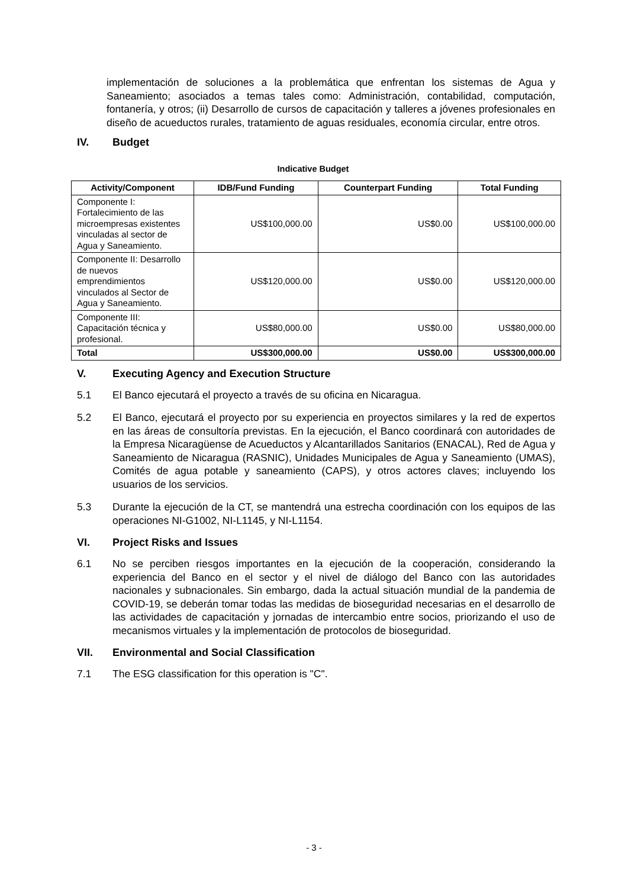implementación de soluciones a la problemática que enfrentan los sistemas de Agua y Saneamiento; asociados a temas tales como: Administración, contabilidad, computación, fontanería, y otros; (ii) Desarrollo de cursos de capacitación y talleres a jóvenes profesionales en diseño de acueductos rurales, tratamiento de aguas residuales, economía circular, entre otros.
IV. Budget
Indicative Budget
| Activity/Component | IDB/Fund Funding | Counterpart Funding | Total Funding |
| --- | --- | --- | --- |
| Componente I: Fortalecimiento de las microempresas existentes vinculadas al sector de Agua y Saneamiento. | US$100,000.00 | US$0.00 | US$100,000.00 |
| Componente II: Desarrollo de nuevos emprendimientos vinculados al Sector de Agua y Saneamiento. | US$120,000.00 | US$0.00 | US$120,000.00 |
| Componente III: Capacitación técnica y profesional. | US$80,000.00 | US$0.00 | US$80,000.00 |
| Total | US$300,000.00 | US$0.00 | US$300,000.00 |
V. Executing Agency and Execution Structure
5.1 El Banco ejecutará el proyecto a través de su oficina en Nicaragua.
5.2 El Banco, ejecutará el proyecto por su experiencia en proyectos similares y la red de expertos en las áreas de consultoría previstas. En la ejecución, el Banco coordinará con autoridades de la Empresa Nicaragüense de Acueductos y Alcantarillados Sanitarios (ENACAL), Red de Agua y Saneamiento de Nicaragua (RASNIC), Unidades Municipales de Agua y Saneamiento (UMAS), Comités de agua potable y saneamiento (CAPS), y otros actores claves; incluyendo los usuarios de los servicios.
5.3 Durante la ejecución de la CT, se mantendrá una estrecha coordinación con los equipos de las operaciones NI-G1002, NI-L1145, y NI-L1154.
VI. Project Risks and Issues
6.1 No se perciben riesgos importantes en la ejecución de la cooperación, considerando la experiencia del Banco en el sector y el nivel de diálogo del Banco con las autoridades nacionales y subnacionales. Sin embargo, dada la actual situación mundial de la pandemia de COVID-19, se deberán tomar todas las medidas de bioseguridad necesarias en el desarrollo de las actividades de capacitación y jornadas de intercambio entre socios, priorizando el uso de mecanismos virtuales y la implementación de protocolos de bioseguridad.
VII. Environmental and Social Classification
7.1 The ESG classification for this operation is "C".
- 3 -